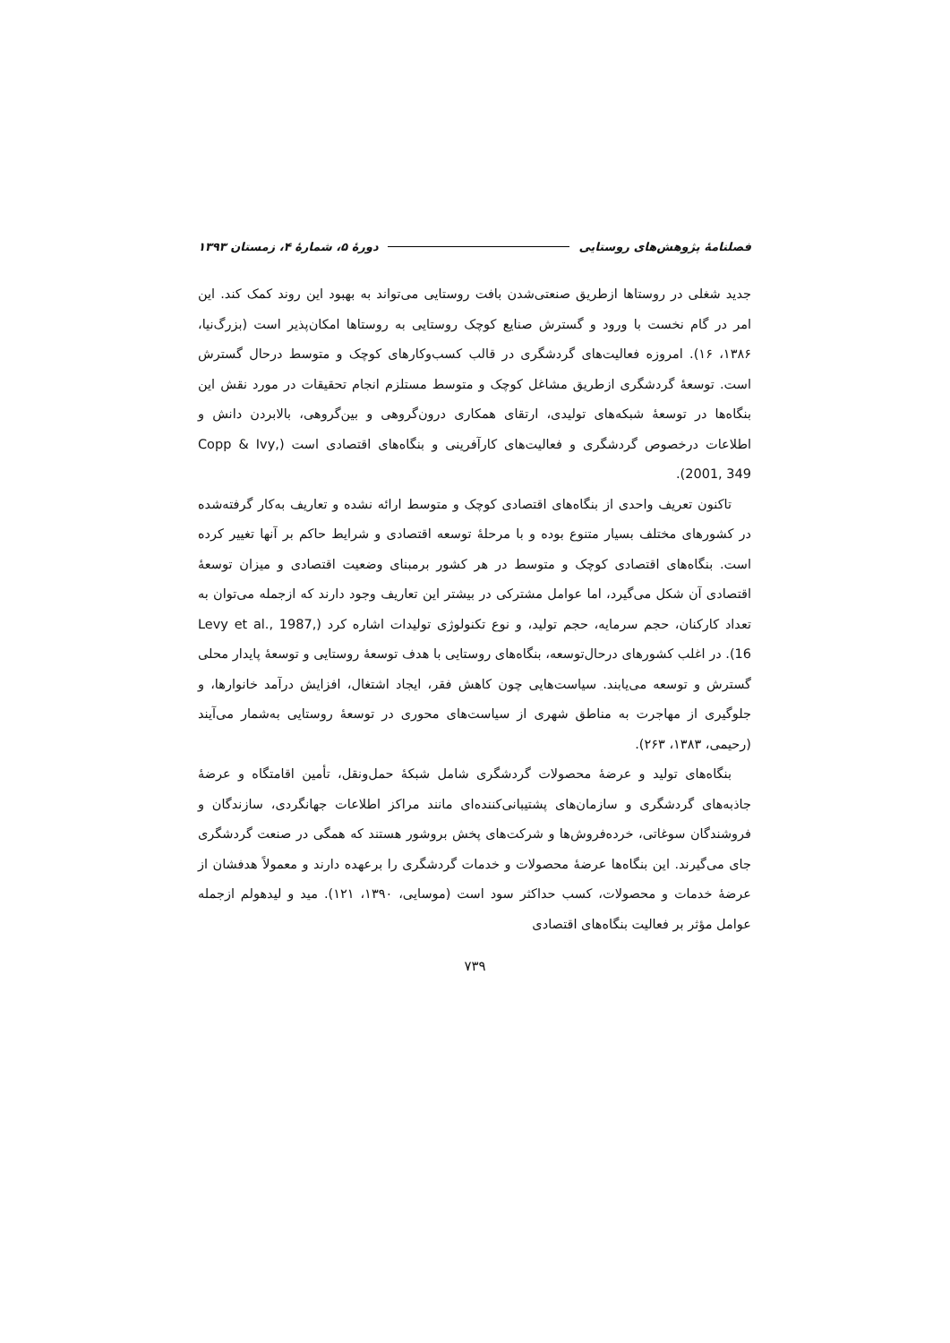فصلنامهٔ پژوهش‌های روستایی دورهٔ ۵، شمارهٔ ۴، زمستان ۱۳۹۳
جدید شغلی در روستاها ازطریق صنعتی‌شدن بافت روستایی می‌تواند به بهبود این روند کمک کند. این امر در گام نخست با ورود و گسترش صنایع کوچک روستایی به روستاها امکان‌پذیر است (بزرگ‌نیا، ۱۳۸۶، ۱۶). امروزه فعالیت‌های گردشگری در قالب کسب‌وکارهای کوچک و متوسط درحال گسترش است. توسعهٔ گردشگری ازطریق مشاغل کوچک و متوسط مستلزم انجام تحقیقات در مورد نقش این بنگاه‌ها در توسعهٔ شبکه‌های تولیدی، ارتقای همکاری درون‌گروهی و بین‌گروهی، بالابردن دانش و اطلاعات درخصوص گردشگری و فعالیت‌های کارآفرینی و بنگاه‌های اقتصادی است (Copp & Ivy, 2001, 349).
تاکنون تعریف واحدی از بنگاه‌های اقتصادی کوچک و متوسط ارائه نشده و تعاریف به‌کار گرفته‌شده در کشورهای مختلف بسیار متنوع بوده و با مرحلهٔ توسعه اقتصادی و شرایط حاکم بر آنها تغییر کرده است. بنگاه‌های اقتصادی کوچک و متوسط در هر کشور برمبنای وضعیت اقتصادی و میزان توسعهٔ اقتصادی آن شکل می‌گیرد، اما عوامل مشترکی در بیشتر این تعاریف وجود دارند که ازجمله می‌توان به تعداد کارکنان، حجم سرمایه، حجم تولید، و نوع تکنولوژی تولیدات اشاره کرد (Levy et al., 1987, 16). در اغلب کشورهای درحال‌توسعه، بنگاه‌های روستایی با هدف توسعهٔ روستایی و توسعهٔ پایدار محلی گسترش و توسعه می‌یابند. سیاست‌هایی چون کاهش فقر، ایجاد اشتغال، افزایش درآمد خانوارها، و جلوگیری از مهاجرت به مناطق شهری از سیاست‌های محوری در توسعهٔ روستایی به‌شمار می‌آیند (رحیمی، ۱۳۸۳، ۲۶۳).
بنگاه‌های تولید و عرضهٔ محصولات گردشگری شامل شبکهٔ حمل‌ونقل، تأمین اقامتگاه و عرضهٔ جاذبه‌های گردشگری و سازمان‌های پشتیبانی‌کننده‌ای مانند مراکز اطلاعات جهانگردی، سازندگان و فروشندگان سوغاتی، خرده‌فروش‌ها و شرکت‌های پخش بروشور هستند که همگی در صنعت گردشگری جای می‌گیرند. این بنگاه‌ها عرضهٔ محصولات و خدمات گردشگری را برعهده دارند و معمولاً هدفشان از عرضهٔ خدمات و محصولات، کسب حداکثر سود است (موسایی، ۱۳۹۰، ۱۲۱). مید و لیدهولم ازجمله عوامل مؤثر بر فعالیت بنگاه‌های اقتصادی
۷۳۹